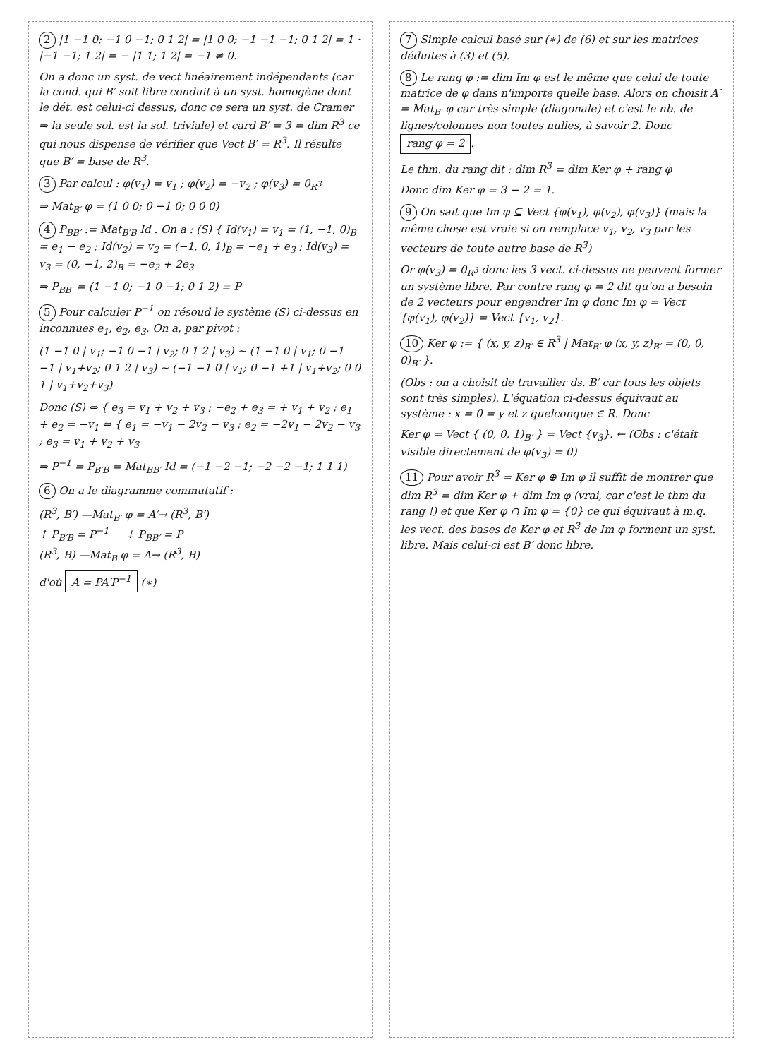2 |1 −1 0; −1 0 −1; 0 1 2| = |1 0 0; −1 −1 −1; 0 1 2| = 1 · |−1 −1; 1 2| = − |1 1; 1 2| = −1 ≠ 0.
On a donc un syst. de vect linéairement indépendants (car la cond. qui B′ soit libre conduit à un syst. homogène dont le dét. est celui-ci dessus, donc ce sera un syst. de Cramer ⇒ la seule sol. est la sol. triviale) et card B′ = 3 = dim R<sup>3</sup> ce qui nous dispense de vérifier que Vect B′ = R<sup>3</sup>. Il résulte que B′ = base de R<sup>3</sup>.
3 Par calcul : φ(v<sub>1</sub>) = v<sub>1</sub> ; φ(v<sub>2</sub>) = −v<sub>2</sub> ; φ(v<sub>3</sub>) = 0<sub>R<sup>3</sup></sub>
⇒ Mat<sub>B′</sub> φ = (1 0 0; 0 −1 0; 0 0 0)
4 P<sub>BB′</sub> := Mat<sub>B′B</sub> Id . On a : (S) { Id(v<sub>1</sub>) = v<sub>1</sub> = (1, −1, 0)<sub>B</sub> = e<sub>1</sub> − e<sub>2</sub> ; Id(v<sub>2</sub>) = v<sub>2</sub> = (−1, 0, 1)<sub>B</sub> = −e<sub>1</sub> + e<sub>3</sub> ; Id(v<sub>3</sub>) = v<sub>3</sub> = (0, −1, 2)<sub>B</sub> = −e<sub>2</sub> + 2e<sub>3</sub>
⇒ P<sub>BB′</sub> = (1 −1 0; −1 0 −1; 0 1 2) ≡ P
5 Pour calculer P<sup>−1</sup> on résoud le système (S) ci-dessus en inconnues e<sub>1</sub>, e<sub>2</sub>, e<sub>3</sub>. On a, par pivot :
(1 −1 0 | v<sub>1</sub>; −1 0 −1 | v<sub>2</sub>; 0 1 2 | v<sub>3</sub>) ~ (1 −1 0 | v<sub>1</sub>; 0 −1 −1 | v<sub>1</sub>+v<sub>2</sub>; 0 1 2 | v<sub>3</sub>) ~ (−1 −1 0 | v<sub>1</sub>; 0 −1 +1 | v<sub>1</sub>+v<sub>2</sub>; 0 0 1 | v<sub>1</sub>+v<sub>2</sub>+v<sub>3</sub>)
Donc (S) ⇔ { e<sub>3</sub> = v<sub>1</sub> + v<sub>2</sub> + v<sub>3</sub> ; −e<sub>2</sub> + e<sub>3</sub> = + v<sub>1</sub> + v<sub>2</sub> ; e<sub>1</sub> + e<sub>2</sub> = −v<sub>1</sub> ⇔ { e<sub>1</sub> = −v<sub>1</sub> − 2v<sub>2</sub> − v<sub>3</sub> ; e<sub>2</sub> = −2v<sub>1</sub> − 2v<sub>2</sub> − v<sub>3</sub> ; e<sub>3</sub> = v<sub>1</sub> + v<sub>2</sub> + v<sub>3</sub>
⇒ P<sup>−1</sup> = P<sub>B′B</sub> = Mat<sub>BB′</sub> Id = (−1 −2 −1; −2 −2 −1; 1 1 1)
6 On a le diagramme commutatif :
(R<sup>3</sup>, B′) —Mat<sub>B′</sub> φ = A′→ (R<sup>3</sup>, B′)
↑ P<sub>B′B</sub> = P<sup>−1</sup> ↓ P<sub>BB′</sub> = P
(R<sup>3</sup>, B) —Mat<sub>B</sub> φ = A→ (R<sup>3</sup>, B)
d'où A = PA′P<sup>−1</sup> (∗)
7 Simple calcul basé sur (∗) de (6) et sur les matrices déduites à (3) et (5).
8 Le rang φ := dim Im φ est le même que celui de toute matrice de φ dans n'importe quelle base. Alors on choisit A′ = Mat<sub>B′</sub> φ car très simple (diagonale) et c'est le nb. de lignes/colonnes non toutes nulles, à savoir 2. Donc rang φ = 2.
Le thm. du rang dit : dim R<sup>3</sup> = dim Ker φ + rang φ
Donc dim Ker φ = 3 − 2 = 1.
9 On sait que Im φ ⊆ Vect {φ(v<sub>1</sub>), φ(v<sub>2</sub>), φ(v<sub>3</sub>)} (mais la même chose est vraie si on remplace v<sub>1</sub>, v<sub>2</sub>, v<sub>3</sub> par les vecteurs de toute autre base de R<sup>3</sup>)
Or φ(v<sub>3</sub>) = 0<sub>R<sup>3</sup></sub> donc les 3 vect. ci-dessus ne peuvent former un système libre. Par contre rang φ = 2 dit qu'on a besoin de 2 vecteurs pour engendrer Im φ donc Im φ = Vect {φ(v<sub>1</sub>), φ(v<sub>2</sub>)} = Vect {v<sub>1</sub>, v<sub>2</sub>}.
10 Ker φ := { (x, y, z)<sub>B′</sub> ∈ R<sup>3</sup> | Mat<sub>B′</sub> φ (x, y, z)<sub>B′</sub> = (0, 0, 0)<sub>B′</sub> }.
(Obs : on a choisit de travailler ds. B′ car tous les objets sont très simples). L'équation ci-dessus équivaut au système : x = 0 = y et z quelconque ∈ R. Donc
Ker φ = Vect { (0, 0, 1)<sub>B′</sub> } = Vect {v<sub>3</sub>}. ← (Obs : c'était visible directement de φ(v<sub>3</sub>) = 0)
11 Pour avoir R<sup>3</sup> = Ker φ ⊕ Im φ il suffit de montrer que dim R<sup>3</sup> = dim Ker φ + dim Im φ (vrai, car c'est le thm du rang !) et que Ker φ ∩ Im φ = {0} ce qui équivaut à m.q. les vect. des bases de Ker φ et R<sup>3</sup> de Im φ forment un syst. libre. Mais celui-ci est B′ donc libre.